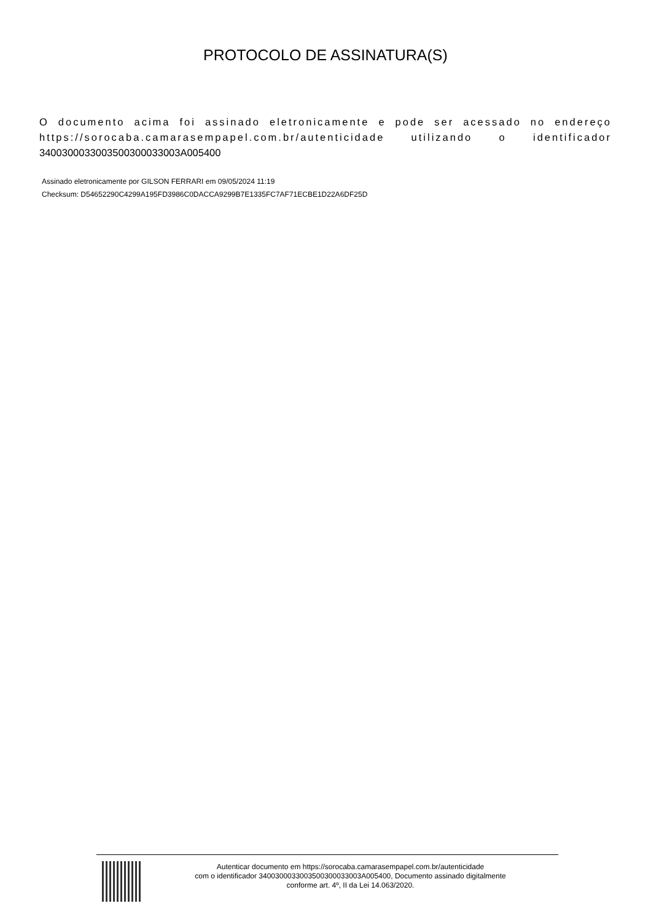PROTOCOLO DE ASSINATURA(S)
O documento acima foi assinado eletronicamente e pode ser acessado no endereço https://sorocaba.camarasempapel.com.br/autenticidade utilizando o identificador 340030003300350030003300​3A005400
Assinado eletronicamente por GILSON FERRARI em 09/05/2024 11:19
Checksum: D54652290C4299A195FD3986C0DACCA9299B7E1335FC7AF71ECBE1D22A6DF25D
Autenticar documento em https://sorocaba.camarasempapel.com.br/autenticidade
com o identificador 3400300033003500300033003A005400, Documento assinado digitalmente
conforme art. 4º, II da Lei 14.063/2020.